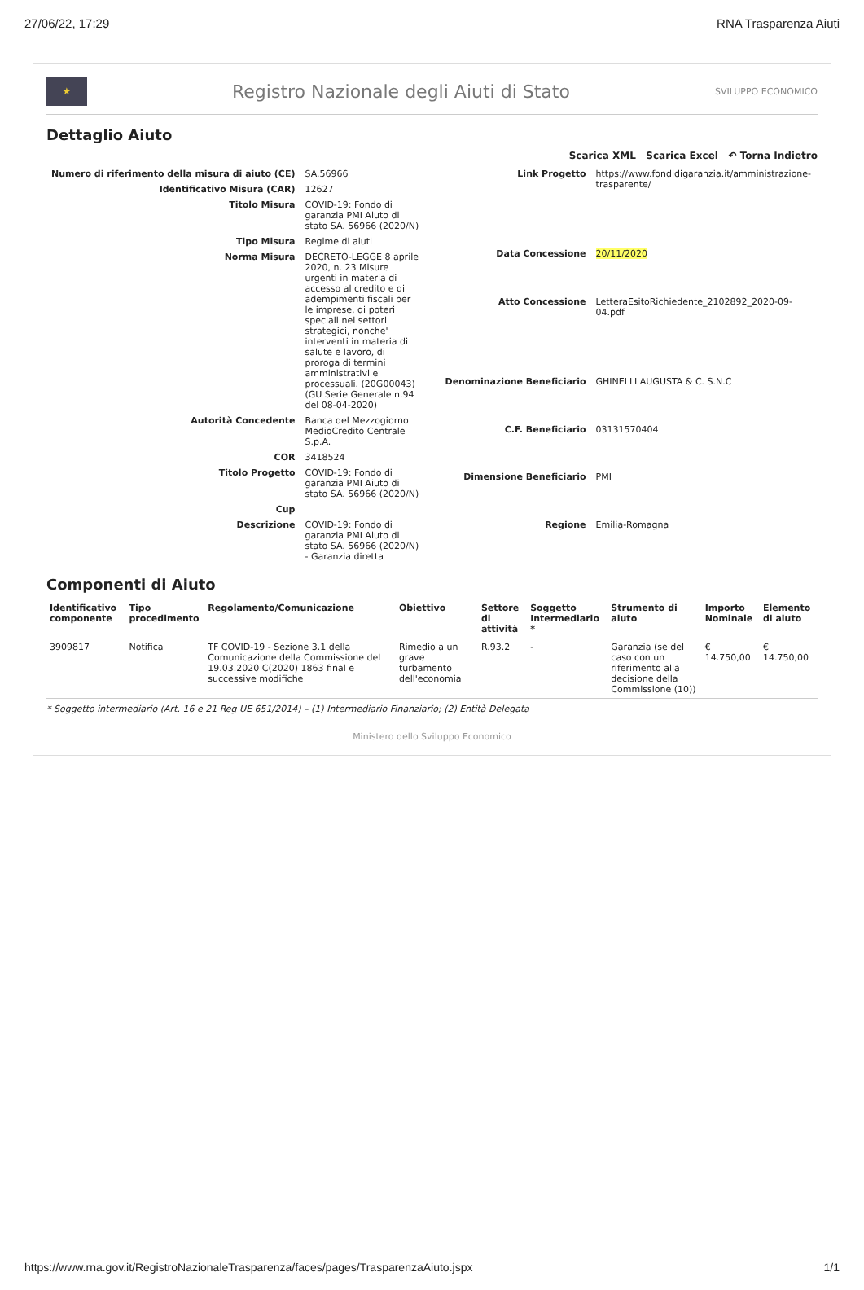27/06/22, 17:29 RNA Trasparenza Aiuti
★
Registro Nazionale degli Aiuti di Stato
SVILUPPO ECONOMICO
Dettaglio Aiuto
Scarica XML Scarica Excel ↶ Torna Indietro
| Numero di riferimento della misura di aiuto (CE) | SA.56966 |
| Identificativo Misura (CAR) | 12627 |
| Titolo Misura | COVID-19: Fondo di garanzia PMI Aiuto di stato SA. 56966 (2020/N) |
| Tipo Misura | Regime di aiuti |
| Norma Misura | DECRETO-LEGGE 8 aprile 2020, n. 23 Misure urgenti in materia di accesso al credito e di adempimenti fiscali per le imprese, di poteri speciali nei settori strategici, nonche' interventi in materia di salute e lavoro, di proroga di termini amministrativi e processuali. (20G00043) (GU Serie Generale n.94 del 08-04-2020) |
| Autorità Concedente | Banca del Mezzogiorno MedioCredito Centrale S.p.A. |
| COR | 3418524 |
| Titolo Progetto | COVID-19: Fondo di garanzia PMI Aiuto di stato SA. 56966 (2020/N) |
| Cup | |
| Descrizione | COVID-19: Fondo di garanzia PMI Aiuto di stato SA. 56966 (2020/N) - Garanzia diretta |
| Link Progetto | https://www.fondidigaranzia.it/amministrazione-trasparente/ |
| Data Concessione | 20/11/2020 |
| Atto Concessione | LetteraEsitoRichiedente_2102892_2020-09-04.pdf |
| Denominazione Beneficiario | GHINELLI AUGUSTA & C. S.N.C |
| C.F. Beneficiario | 03131570404 |
| Dimensione Beneficiario | PMI |
| Regione | Emilia-Romagna |
Componenti di Aiuto
| Identificativo componente | Tipo procedimento | Regolamento/Comunicazione | Obiettivo | Settore di attività | Soggetto Intermediario * | Strumento di aiuto | Importo Nominale | Elemento di aiuto |
| --- | --- | --- | --- | --- | --- | --- | --- | --- |
| 3909817 | Notifica | TF COVID-19 - Sezione 3.1 della Comunicazione della Commissione del 19.03.2020 C(2020) 1863 final e successive modifiche | Rimedio a un grave turbamento dell'economia | R.93.2 | - | Garanzia (se del caso con un riferimento alla decisione della Commissione (10)) | € 14.750,00 | € 14.750,00 |
* Soggetto intermediario (Art. 16 e 21 Reg UE 651/2014) – (1) Intermediario Finanziario; (2) Entità Delegata
Ministero dello Sviluppo Economico
https://www.rna.gov.it/RegistroNazionaleTrasparenza/faces/pages/TrasparenzaAiuto.jspx 1/1